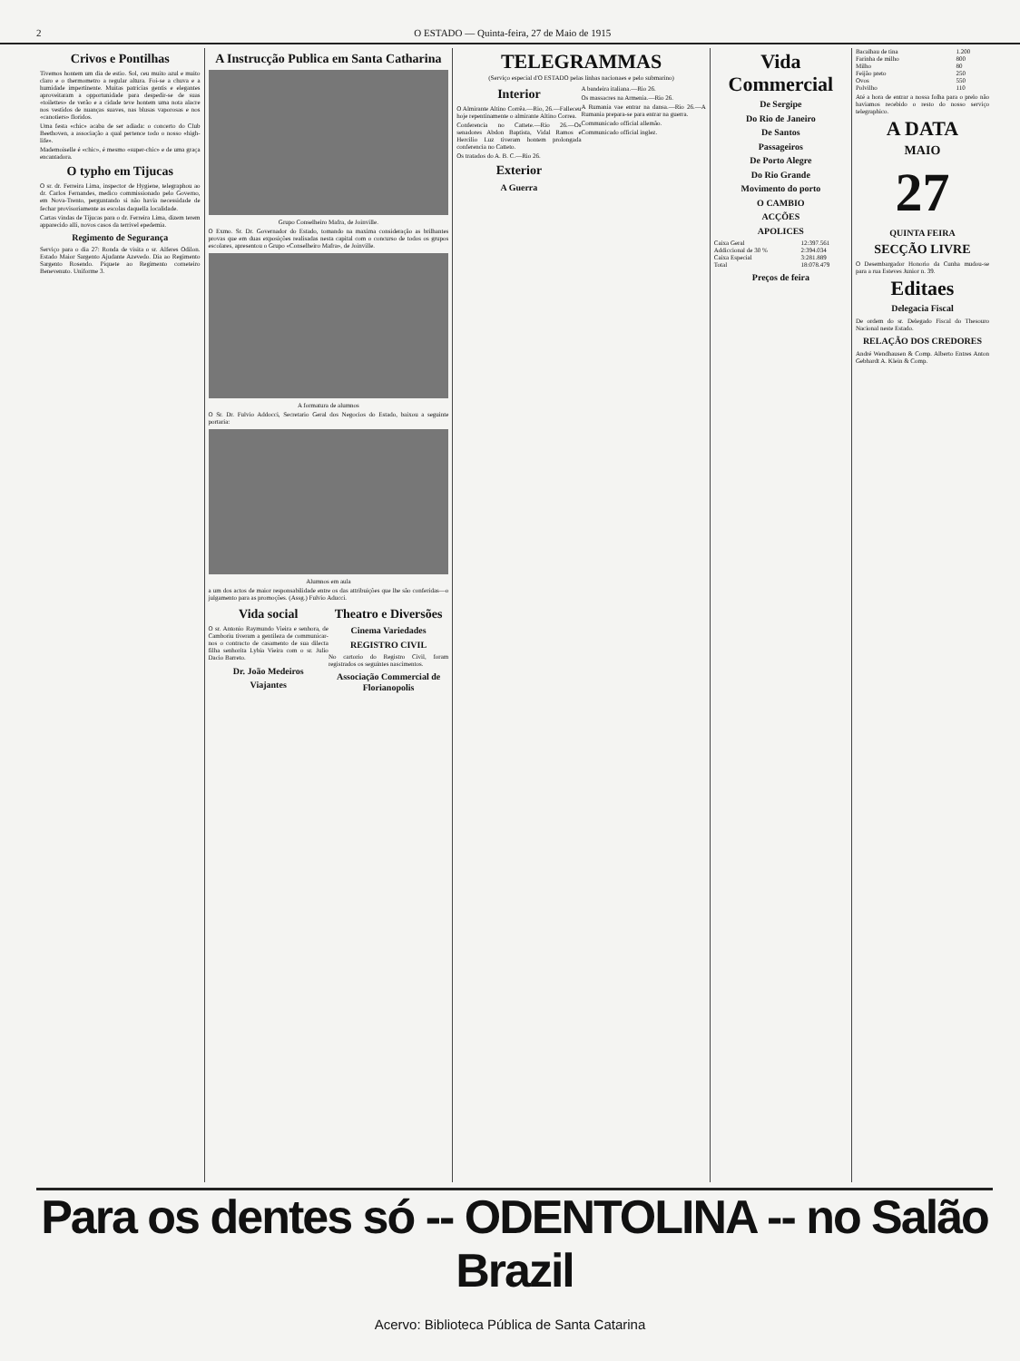2 O ESTADO — Quinta-feira, 27 de Maio de 1915
Crivos e Pontilhas
Tivemos hontem um dia de estio. Sol, ceu muito azul e muito claro e o thermometro a regular altura. Foi-se a chuva e a humidade impertinente. Muitas patricias gentis e elegantes aproveitaram a opportunidade para despedir-se de suas «toilettes» de verão e a cidade teve hontem uma nota alacre nos vestidos de nuanças suaves, nas blusas vaporosas e nos «canotiers» floridos.
Uma festa «chic» acaba de ser adiada: o concerto do Club Beethoven, a associação a qual pertence todo o nosso «high-life».
Mademoiselle é «chic», é mesmo «super-chic» e de uma graça encantadora.
O typho em Tijucas
O sr. dr. Ferreira Lima, inspector de Hygiene, telegraphou ao dr. Carlos Fernandes, medico commissionado pelo Governo, em Nova-Trento, perguntando si não havia necessidade de fechar provisoriamente as escolas daquella localidade.
Cartas vindas de Tijucas para o dr. Ferreira Lima, dizem terem apparecido alli, novos casos da terrivel epedemia.
Regimento de Segurança
Serviço para o dia 27: Ronda de visita o sr. Alferes Odilon. Estado Maior Sargento Ajudante Azevedo. Dia ao Regimento Sargento Rosendo. Piquete ao Regimento corneteiro Benevenuto. Uniforme 3.
A Instrucção Publica em Santa Catharina
Grupo Conselheiro Mafra, de Joinville.
O Exmo. Sr. Dr. Governador do Estado, tomando na maxima consideração as brilhantes provas que em duas exposições realisadas nesta capital com o concurso de todos os grupos escolares, apresentou o Grupo «Conselheiro Mafra», de Joinville.
A formatura de alumnos
O Sr. Dr. Fulvio Addocci, Secretario Geral dos Negocios do Estado, baixou a seguinte portaria:
Alumnos em aula
a um dos actos de maior responsabilidade entre os das attribuições que lhe são conferidas—o julgamento para as promoções. (Assg.) Fulvio Aducci.
Vida social
O sr. Antonio Raymundo Vieira e senhora, de Camboriu tiveram a gentileza de communicar-nos o contracto de casamento de sua dilecta filha senhorita Lybia Vieira com o sr. Julio Dacio Barreto.
Dr. João Medeiros
Viajantes
Theatro e Diversões
Cinema Variedades
REGISTRO CIVIL
No cartorio do Registro Civil, foram registrados os seguintes nascimentos.
Associação Commercial de Florianopolis
TELEGRAMMAS
(Serviço especial d'O ESTADO pelas linhas nacionaes e pelo submarino)
Interior
O Almirante Altino Corrêa.—Rio, 26.—Falleceu hoje repentinamente o almirante Altino Correa.
Conferencia no Cattete.—Rio 26.—Os senadores Abdon Baptista, Vidal Ramos e Hercilio Luz tiveram hontem prolongada conferencia no Catteto.
Os tratados do A. B. C.—Rio 26.
Exterior
A Guerra
A bandeira italiana.—Rio 26.
Os massacres na Armenia.—Rio 26.
A Rumania vae entrar na dansa.—Rio 26.—A Rumania prepara-se para entrar na guerra.
Communicado official allemão.
Communicado official inglez.
Vida Commercial
De Sergipe
Do Rio de Janeiro
De Santos
Passageiros
De Porto Alegre
Do Rio Grande
Movimento do porto
O CAMBIO
ACÇÕES
APOLICES
| Caixa Geral | 12:397.561 |
| Addiccional de 30 % | 2:394.034 |
| Caixa Especial | 3:281.889 |
| Total | 18:078.479 |
Preços de feira
| Bacalhau de tina | 1.200 |
| Farinha de milho | 800 |
| Milho | 80 |
| Feijão preto | 250 |
| Ovos | 550 |
| Polvilho | 110 |
Até a hora de entrar a nossa folha para o prelo não haviamos recebido o resto do nosso serviço telegraphico.
A DATA
MAIO
27
QUINTA FEIRA
SECÇÃO LIVRE
O Desembargador Honorio da Cunha mudou-se para a rua Esteves Junior n. 39.
Editaes
Delegacia Fiscal
De ordem do sr. Delegado Fiscal do Thesouro Nacional neste Estado.
RELAÇÃO DOS CREDORES
André Wendhausen & Comp. Alberto Entres Anton Gebhardt A. Klein & Comp.
Para os dentes só -- ODENTOLINA -- no Salão Brazil
Acervo: Biblioteca Pública de Santa Catarina